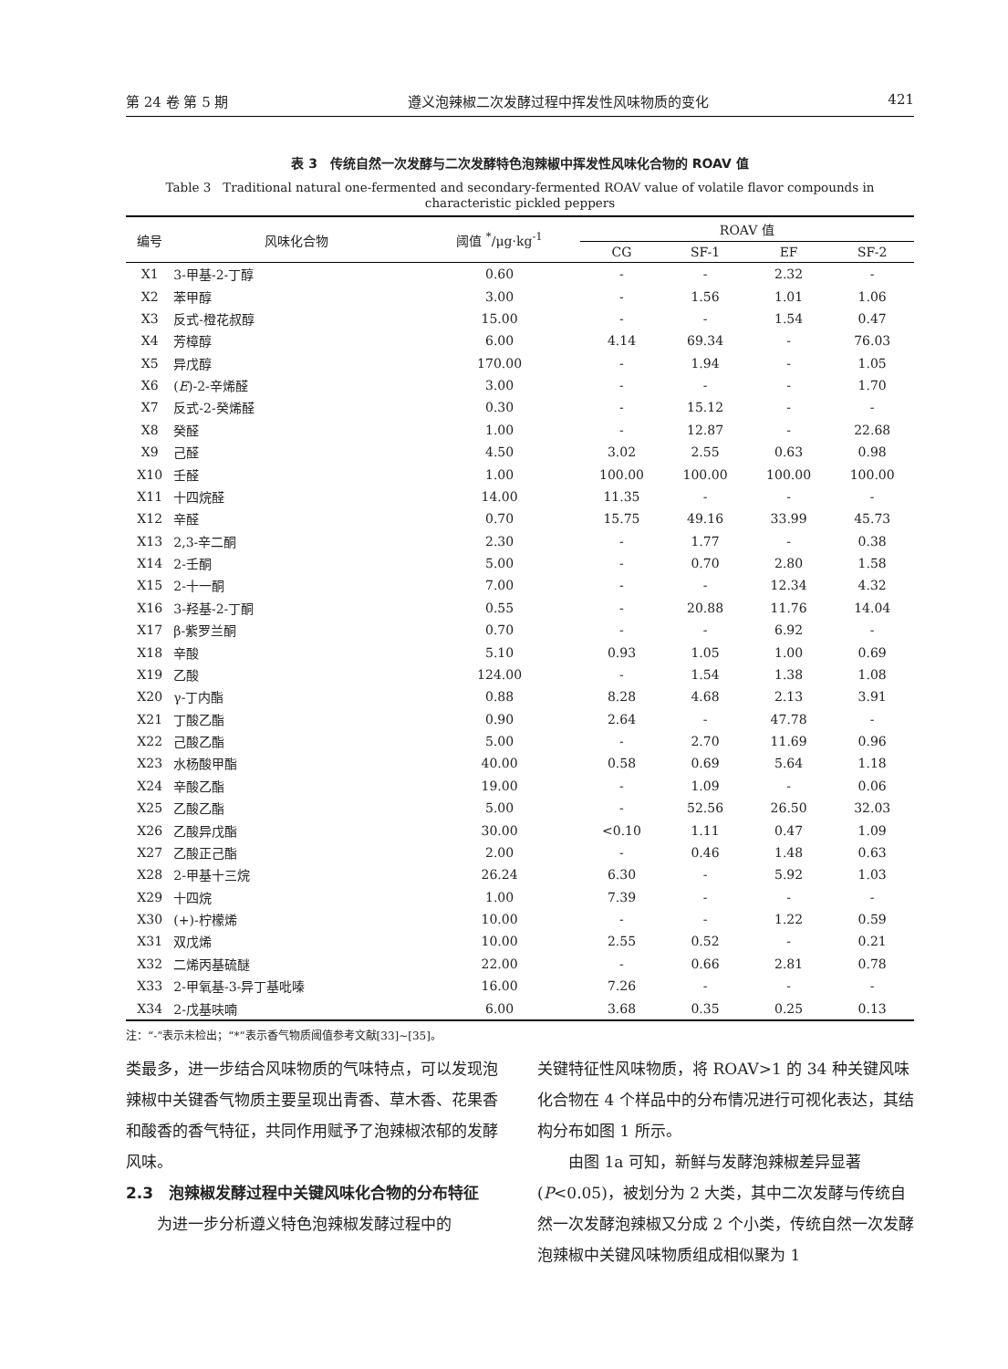第 24 卷 第 5 期 遵义泡辣椒二次发酵过程中挥发性风味物质的变化 421
表 3　传统自然一次发酵与二次发酵特色泡辣椒中挥发性风味化合物的 ROAV 值
Table 3　Traditional natural one-fermented and secondary-fermented ROAV value of volatile flavor compounds in characteristic pickled peppers
| 编号 | 风味化合物 | 阈值 <sup>*</sup>/μg·kg<sup>-1</sup> | ROAV 值 | | | |
| --- | --- | --- | --- | --- | --- | --- |
| | | | CG | SF-1 | EF | SF-2 |
| X1 | 3-甲基-2-丁醇 | 0.60 | - | - | 2.32 | - |
| X2 | 苯甲醇 | 3.00 | - | 1.56 | 1.01 | 1.06 |
| X3 | 反式-橙花叔醇 | 15.00 | - | - | 1.54 | 0.47 |
| X4 | 芳樟醇 | 6.00 | 4.14 | 69.34 | - | 76.03 |
| X5 | 异戊醇 | 170.00 | - | 1.94 | - | 1.05 |
| X6 | ( E )-2-辛烯醛 | 3.00 | - | - | - | 1.70 |
| X7 | 反式-2-癸烯醛 | 0.30 | - | 15.12 | - | - |
| X8 | 癸醛 | 1.00 | - | 12.87 | - | 22.68 |
| X9 | 己醛 | 4.50 | 3.02 | 2.55 | 0.63 | 0.98 |
| X10 | 壬醛 | 1.00 | 100.00 | 100.00 | 100.00 | 100.00 |
| X11 | 十四烷醛 | 14.00 | 11.35 | - | - | - |
| X12 | 辛醛 | 0.70 | 15.75 | 49.16 | 33.99 | 45.73 |
| X13 | 2,3-辛二酮 | 2.30 | - | 1.77 | - | 0.38 |
| X14 | 2-壬酮 | 5.00 | - | 0.70 | 2.80 | 1.58 |
| X15 | 2-十一酮 | 7.00 | - | - | 12.34 | 4.32 |
| X16 | 3-羟基-2-丁酮 | 0.55 | - | 20.88 | 11.76 | 14.04 |
| X17 | β-紫罗兰酮 | 0.70 | - | - | 6.92 | - |
| X18 | 辛酸 | 5.10 | 0.93 | 1.05 | 1.00 | 0.69 |
| X19 | 乙酸 | 124.00 | - | 1.54 | 1.38 | 1.08 |
| X20 | γ-丁内酯 | 0.88 | 8.28 | 4.68 | 2.13 | 3.91 |
| X21 | 丁酸乙酯 | 0.90 | 2.64 | - | 47.78 | - |
| X22 | 己酸乙酯 | 5.00 | - | 2.70 | 11.69 | 0.96 |
| X23 | 水杨酸甲酯 | 40.00 | 0.58 | 0.69 | 5.64 | 1.18 |
| X24 | 辛酸乙酯 | 19.00 | - | 1.09 | - | 0.06 |
| X25 | 乙酸乙酯 | 5.00 | - | 52.56 | 26.50 | 32.03 |
| X26 | 乙酸异戊酯 | 30.00 | <0.10 | 1.11 | 0.47 | 1.09 |
| X27 | 乙酸正己酯 | 2.00 | - | 0.46 | 1.48 | 0.63 |
| X28 | 2-甲基十三烷 | 26.24 | 6.30 | - | 5.92 | 1.03 |
| X29 | 十四烷 | 1.00 | 7.39 | - | - | - |
| X30 | (+)-柠檬烯 | 10.00 | - | - | 1.22 | 0.59 |
| X31 | 双戊烯 | 10.00 | 2.55 | 0.52 | - | 0.21 |
| X32 | 二烯丙基硫醚 | 22.00 | - | 0.66 | 2.81 | 0.78 |
| X33 | 2-甲氧基-3-异丁基吡嗪 | 16.00 | 7.26 | - | - | - |
| X34 | 2-戊基呋喃 | 6.00 | 3.68 | 0.35 | 0.25 | 0.13 |
注：“-”表示未检出；“*”表示香气物质阈值参考文献[33]~[35]。
类最多，进一步结合风味物质的气味特点，可以发现泡辣椒中关键香气物质主要呈现出青香、草木香、花果香和酸香的香气特征，共同作用赋予了泡辣椒浓郁的发酵风味。
2.3　泡辣椒发酵过程中关键风味化合物的分布特征
为进一步分析遵义特色泡辣椒发酵过程中的
关键特征性风味物质，将 ROAV>1 的 34 种关键风味化合物在 4 个样品中的分布情况进行可视化表达，其结构分布如图 1 所示。
由图 1a 可知，新鲜与发酵泡辣椒差异显著(P<0.05)，被划分为 2 大类，其中二次发酵与传统自然一次发酵泡辣椒又分成 2 个小类，传统自然一次发酵泡辣椒中关键风味物质组成相似聚为 1